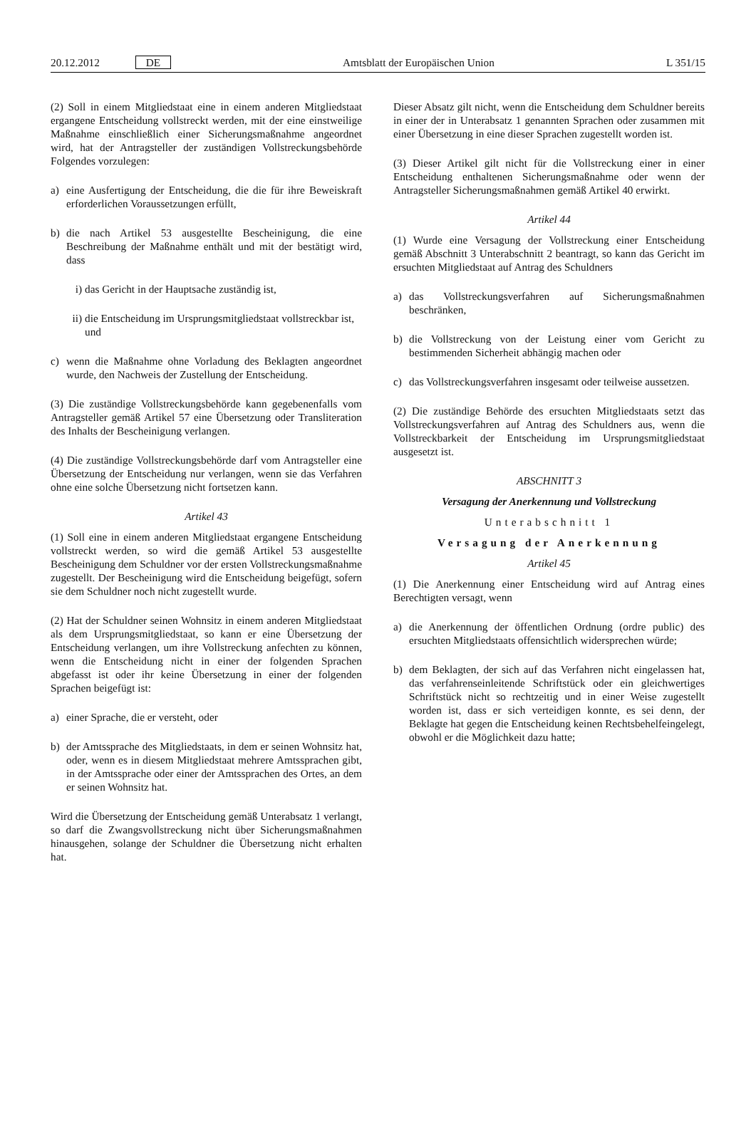20.12.2012 DE Amtsblatt der Europäischen Union L 351/15
(2) Soll in einem Mitgliedstaat eine in einem anderen Mitgliedstaat ergangene Entscheidung vollstreckt werden, mit der eine einstweilige Maßnahme einschließlich einer Sicherungsmaßnahme angeordnet wird, hat der Antragsteller der zuständigen Vollstreckungsbehörde Folgendes vorzulegen:
a) eine Ausfertigung der Entscheidung, die die für ihre Beweiskraft erforderlichen Voraussetzungen erfüllt,
b) die nach Artikel 53 ausgestellte Bescheinigung, die eine Beschreibung der Maßnahme enthält und mit der bestätigt wird, dass
i) das Gericht in der Hauptsache zuständig ist,
ii) die Entscheidung im Ursprungsmitgliedstaat vollstreckbar ist, und
c) wenn die Maßnahme ohne Vorladung des Beklagten angeordnet wurde, den Nachweis der Zustellung der Entscheidung.
(3) Die zuständige Vollstreckungsbehörde kann gegebenenfalls vom Antragsteller gemäß Artikel 57 eine Übersetzung oder Transliteration des Inhalts der Bescheinigung verlangen.
(4) Die zuständige Vollstreckungsbehörde darf vom Antragsteller eine Übersetzung der Entscheidung nur verlangen, wenn sie das Verfahren ohne eine solche Übersetzung nicht fortsetzen kann.
Artikel 43
(1) Soll eine in einem anderen Mitgliedstaat ergangene Entscheidung vollstreckt werden, so wird die gemäß Artikel 53 ausgestellte Bescheinigung dem Schuldner vor der ersten Vollstreckungsmaßnahme zugestellt. Der Bescheinigung wird die Entscheidung beigefügt, sofern sie dem Schuldner noch nicht zugestellt wurde.
(2) Hat der Schuldner seinen Wohnsitz in einem anderen Mitgliedstaat als dem Ursprungsmitgliedstaat, so kann er eine Übersetzung der Entscheidung verlangen, um ihre Vollstreckung anfechten zu können, wenn die Entscheidung nicht in einer der folgenden Sprachen abgefasst ist oder ihr keine Übersetzung in einer der folgenden Sprachen beigefügt ist:
a) einer Sprache, die er versteht, oder
b) der Amtssprache des Mitgliedstaats, in dem er seinen Wohnsitz hat, oder, wenn es in diesem Mitgliedstaat mehrere Amtssprachen gibt, in der Amtssprache oder einer der Amtssprachen des Ortes, an dem er seinen Wohnsitz hat.
Wird die Übersetzung der Entscheidung gemäß Unterabsatz 1 verlangt, so darf die Zwangsvollstreckung nicht über Sicherungsmaßnahmen hinausgehen, solange der Schuldner die Übersetzung nicht erhalten hat.
Dieser Absatz gilt nicht, wenn die Entscheidung dem Schuldner bereits in einer der in Unterabsatz 1 genannten Sprachen oder zusammen mit einer Übersetzung in eine dieser Sprachen zugestellt worden ist.
(3) Dieser Artikel gilt nicht für die Vollstreckung einer in einer Entscheidung enthaltenen Sicherungsmaßnahme oder wenn der Antragsteller Sicherungsmaßnahmen gemäß Artikel 40 erwirkt.
Artikel 44
(1) Wurde eine Versagung der Vollstreckung einer Entscheidung gemäß Abschnitt 3 Unterabschnitt 2 beantragt, so kann das Gericht im ersuchten Mitgliedstaat auf Antrag des Schuldners
a) das Vollstreckungsverfahren auf Sicherungsmaßnahmen beschränken,
b) die Vollstreckung von der Leistung einer vom Gericht zu bestimmenden Sicherheit abhängig machen oder
c) das Vollstreckungsverfahren insgesamt oder teilweise aussetzen.
(2) Die zuständige Behörde des ersuchten Mitgliedstaats setzt das Vollstreckungsverfahren auf Antrag des Schuldners aus, wenn die Vollstreckbarkeit der Entscheidung im Ursprungsmitgliedstaat ausgesetzt ist.
ABSCHNITT 3
Versagung der Anerkennung und Vollstreckung
Unterabschnitt 1
Versagung der Anerkennung
Artikel 45
(1) Die Anerkennung einer Entscheidung wird auf Antrag eines Berechtigten versagt, wenn
a) die Anerkennung der öffentlichen Ordnung (ordre public) des ersuchten Mitgliedstaats offensichtlich widersprechen würde;
b) dem Beklagten, der sich auf das Verfahren nicht eingelassen hat, das verfahrenseinleitende Schriftstück oder ein gleichwertiges Schriftstück nicht so rechtzeitig und in einer Weise zugestellt worden ist, dass er sich verteidigen konnte, es sei denn, der Beklagte hat gegen die Entscheidung keinen Rechtsbehelfeingelegt, obwohl er die Möglichkeit dazu hatte;